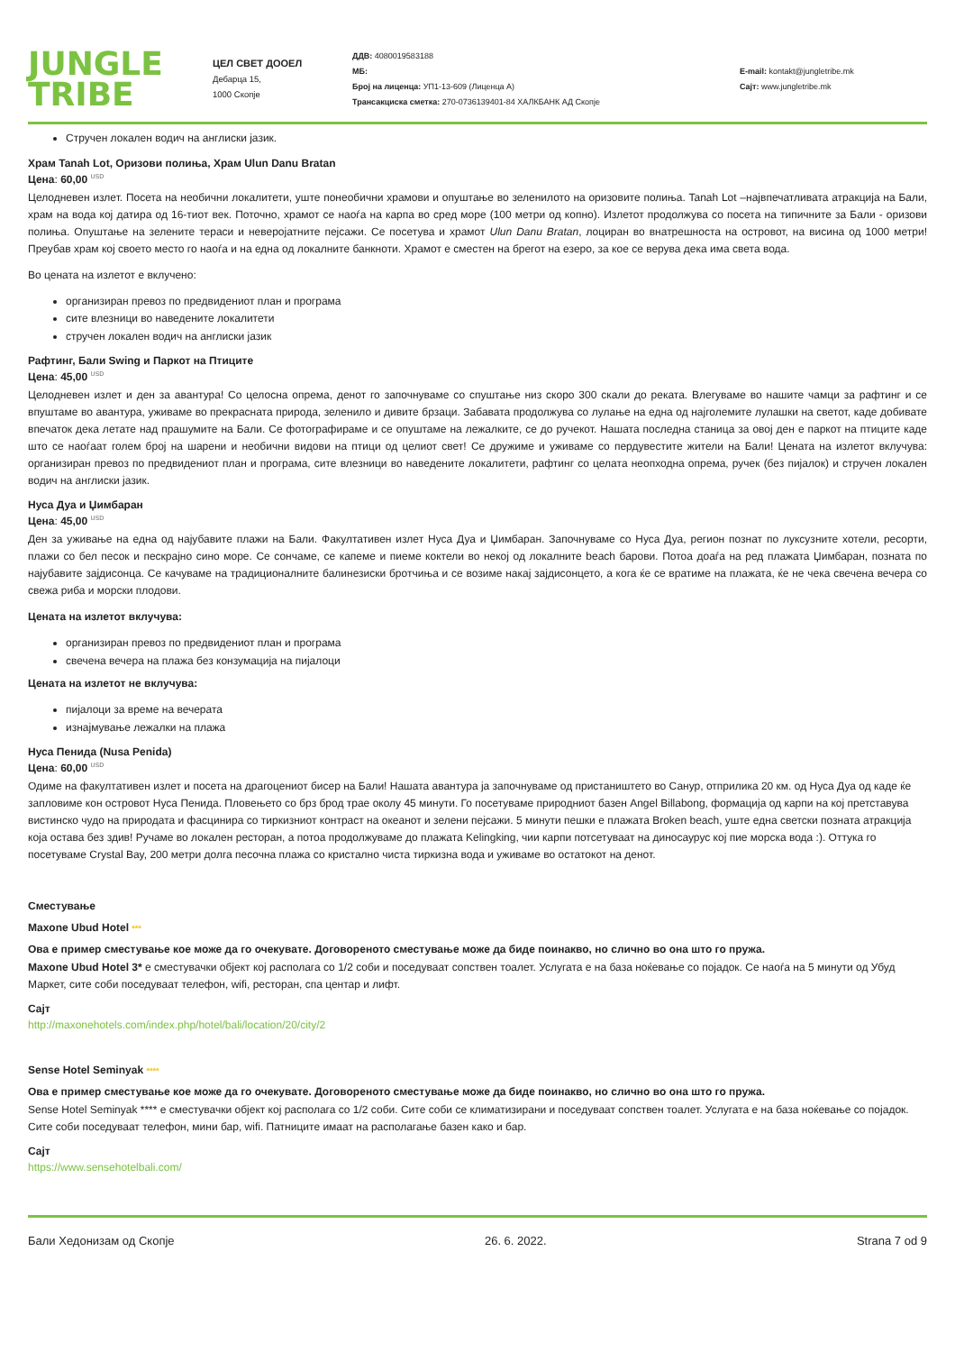JUNGLE
TRIBE
ЦЕЛ СВЕТ ДООЕЛ
Дебарца 15,
1000 Скопје
ДДВ: 4080019583188
МБ:
Број на лиценца: УП1-13-609 (Лиценца А)
Трансакциска сметка: 270-0736139401-84 ХАЛКБАНК АД Скопје
E-mail: kontakt@jungletribe.mk
Сајт: www.jungletribe.mk
Стручен локален водич на англиски јазик.
Храм Tanah Lot, Оризови полиња, Храм Ulun Danu Bratan
Цена: 60,00 <sup>USD</sup>
Целодневен излет. Посета на необични локалитети, уште понеобични храмови и опуштање во зеленилото на оризовите полиња. Tanah Lot –највпечатливата атракција на Бали, храм на вода кој датира од 16-тиот век. Поточно, храмот се наоѓа на карпа во сред море (100 метри од копно). Излетот продолжува со посета на типичните за Бали - оризови полиња. Опуштање на зелените тераси и неверојатните пејсажи. Се посетува и храмот Ulun Danu Bratan, лоциран во внатрешноста на островот, на висина од 1000 метри! Преубав храм кој своето место го наоѓа и на една од локалните банкноти. Храмот е сместен на брегот на езеро, за кое се верува дека има света вода.
Во цената на излетот е вклучено:
организиран превоз по предвидениот план и програма
сите влезници во наведените локалитети
стручен локален водич на англиски јазик
Рафтинг, Бали Swing и Паркот на Птиците
Цена: 45,00 <sup>USD</sup>
Целодневен излет и ден за авантура! Со целосна опрема, денот го започнуваме со спуштање низ скоро 300 скали до реката. Влегуваме во нашите чамци за рафтинг и се впуштаме во авантура, уживаме во прекрасната природа, зеленило и дивите брзаци. Забавата продолжува со лулање на една од најголемите лулашки на светот, каде добивате впечаток дека летате над прашумите на Бали. Се фотографираме и се опуштаме на лежалките, се до ручекот. Нашата последна станица за овој ден е паркот на птиците каде што се наоѓаат голем број на шарени и необични видови на птици од целиот свет! Се дружиме и уживаме со пердувестите жители на Бали! Цената на излетот вклучува: организиран превоз по предвидениот план и програма, сите влезници во наведените локалитети, рафтинг со целата неопходна опрема, ручек (без пијалок) и стручен локален водич на англиски јазик.
Нуса Дуа и Џимбаран
Цена: 45,00 <sup>USD</sup>
Ден за уживање на една од најубавите плажи на Бали. Факултативен излет Нуса Дуа и Џимбаран. Започнуваме со Нуса Дуа, регион познат по луксузните хотели, ресорти, плажи со бел песок и пескрајно сино море. Се сончаме, се капеме и пиеме коктели во некој од локалните beach барови. Потоа доаѓа на ред плажата Џимбаран, позната по најубавите зајдисонца. Се качуваме на традиционалните балинезиски бротчиња и се возиме накај зајдисонцето, а кога ќе се вратиме на плажата, ќе не чека свечена вечера со свежа риба и морски плодови.
Цената на излетот вклучува:
организиран превоз по предвидениот план и програма
свечена вечера на плажа без конзумација на пијалоци
Цената на излетот не вклучува:
пијалоци за време на вечерата
изнајмување лежалки на плажа
Нуса Пенида (Nusa Penida)
Цена: 60,00 <sup>USD</sup>
Одиме на факултативен излет и посета на драгоцениот бисер на Бали! Нашата авантура ја започнуваме од пристаништето во Санур, отприлика 20 км. од Нуса Дуа од каде ќе запловиме кон островот Нуса Пенида. Пловењето со брз брод трае околу 45 минути. Го посетуваме природниот базен Angel Billabong, формација од карпи на кој претставува вистинско чудо на природата и фасцинира со тиркизниот контраст на океанот и зелени пејсажи. 5 минути пешки е плажата Broken beach, уште една светски позната атракција која остава без здив! Ручаме во локален ресторан, а потоа продолжуваме до плажата Kelingking, чии карпи потсетуваат на диносаурус кој пие морска вода :). Оттука го посетуваме Crystal Bay, 200 метри долга песочна плажа со кристално чиста тиркизна вода и уживаме во остатокот на денот.
Сместување
Maxone Ubud Hotel ***
Ова е пример сместување кое може да го очекувате. Договореното сместување може да биде поинакво, но слично во она што го пружа.
Maxone Ubud Hotel 3* е сместувачки објект кој располага со 1/2 соби и поседуваат сопствен тоалет. Услугата е на база ноќевање со појадок. Се наоѓа на 5 минути од Убуд Маркет, сите соби поседуваат телефон, wifi, ресторан, спа центар и лифт.
Сајт
http://maxonehotels.com/index.php/hotel/bali/location/20/city/2
Sense Hotel Seminyak ****
Ова е пример сместување кое може да го очекувате. Договореното сместување може да биде поинакво, но слично во она што го пружа.
Sense Hotel Seminyak **** е сместувачки објект кој располага со 1/2 соби. Сите соби се климатизирани и поседуваат сопствен тоалет. Услугата е на база ноќевање со појадок. Сите соби поседуваат телефон, мини бар, wifi. Патниците имаат на располагање базен како и бар.
Сајт
https://www.sensehotelbali.com/
Бали Хедонизам од Скопје 26. 6. 2022. Strana 7 od 9